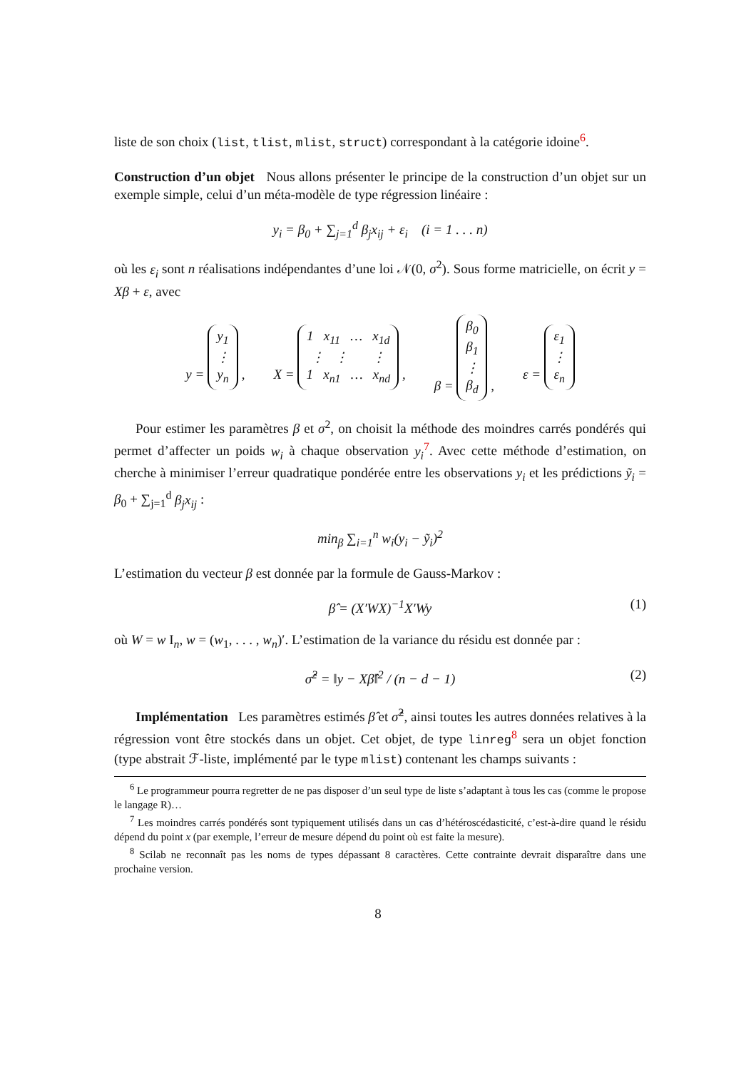liste de son choix (list, tlist, mlist, struct) correspondant à la catégorie idoine<sup>6</sup>.
Construction d’un objet Nous allons présenter le principe de la construction d’un objet sur un exemple simple, celui d’un méta-modèle de type régression linéaire :
y<sub>i</sub> = β<sub>0</sub> + ∑<sub>j=1</sub><sup>d</sup> β<sub>j</sub>x<sub>ij</sub> + ε<sub>i</sub> (i = 1 . . . n)
où les ε<sub>i</sub> sont n réalisations indépendantes d’une loi 𝒩(0, σ<sup>2</sup>). Sous forme matricielle, on écrit y = Xβ + ε, avec
y = y<sub>1</sub>
⋮
y<sub>n</sub> , X = 1 x<sub>11</sub> … x<sub>1d</sub>
⋮ ⋮ ⋮
1 x<sub>n1</sub> … x<sub>nd</sub> , β = β<sub>0</sub>
β<sub>1</sub>
⋮
β<sub>d</sub> , ε = ε<sub>1</sub>
⋮
ε<sub>n</sub>
Pour estimer les paramètres β et σ<sup>2</sup>, on choisit la méthode des moindres carrés pondérés qui permet d’affecter un poids w<sub>i</sub> à chaque observation y<sub>i</sub><sup>7</sup>. Avec cette méthode d’estimation, on cherche à minimiser l’erreur quadratique pondérée entre les observations y<sub>i</sub> et les prédictions ỹ<sub>i</sub> = β<sub>0</sub> + ∑<sub>j=1</sub><sup>d</sup> β<sub>j</sub>x<sub>ij</sub> :
min<sub>β</sub> ∑<sub>i=1</sub><sup>n</sup> w<sub>i</sub>(y<sub>i</sub> − ỹ<sub>i</sub>)<sup>2</sup>
L’estimation du vecteur β est donnée par la formule de Gauss-Markov :
β̂ = (X′WX)<sup>−1</sup>X′Wy (1)
où W = w I<sub>n</sub>, w = (w<sub>1</sub>, . . . , w<sub>n</sub>)′. L’estimation de la variance du résidu est donnée par :
σ̂<sup>2</sup> = ‖y − Xβ̂‖<sup>2</sup> / (n − d − 1) (2)
Implémentation Les paramètres estimés β̂ et σ̂<sup>2</sup>, ainsi toutes les autres données relatives à la régression vont être stockés dans un objet. Cet objet, de type linreg<sup>8</sup> sera un objet fonction (type abstrait ℱ-liste, implémenté par le type mlist) contenant les champs suivants :
<sup>6</sup> Le programmeur pourra regretter de ne pas disposer d’un seul type de liste s’adaptant à tous les cas (comme le propose le langage R)…
<sup>7</sup> Les moindres carrés pondérés sont typiquement utilisés dans un cas d’hétéroscédasticité, c’est-à-dire quand le résidu dépend du point x (par exemple, l’erreur de mesure dépend du point où est faite la mesure).
<sup>8</sup> Scilab ne reconnaît pas les noms de types dépassant 8 caractères. Cette contrainte devrait disparaître dans une prochaine version.
8